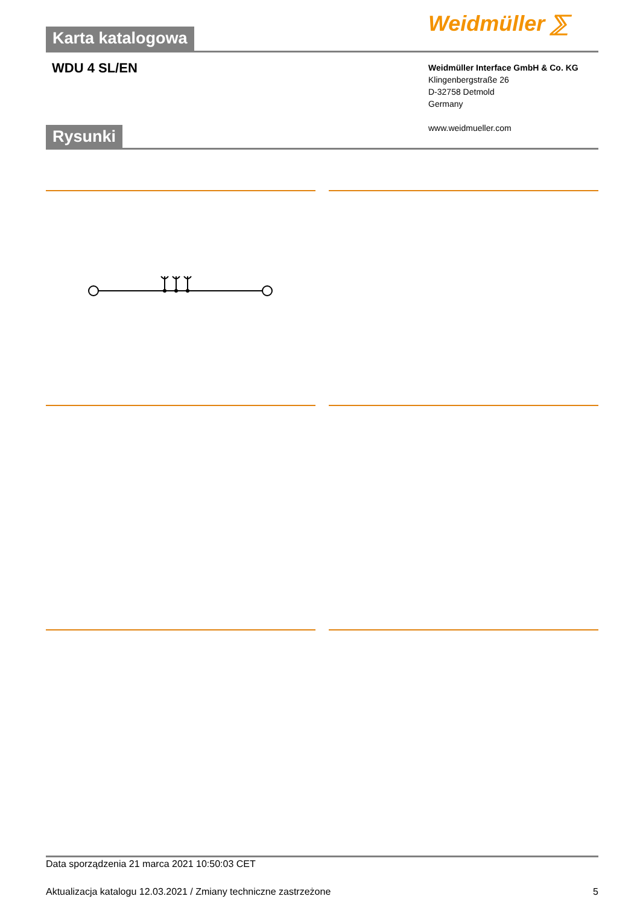Karta katalogowa Weidmüller ⅀
WDU 4 SL/EN
Weidmüller Interface GmbH & Co. KG
Klingenbergstraße 26
D-32758 Detmold
Germany
www.weidmueller.com
Rysunki
Data sporządzenia 21 marca 2021 10:50:03 CET
Aktualizacja katalogu 12.03.2021 / Zmiany techniczne zastrzeżone 5